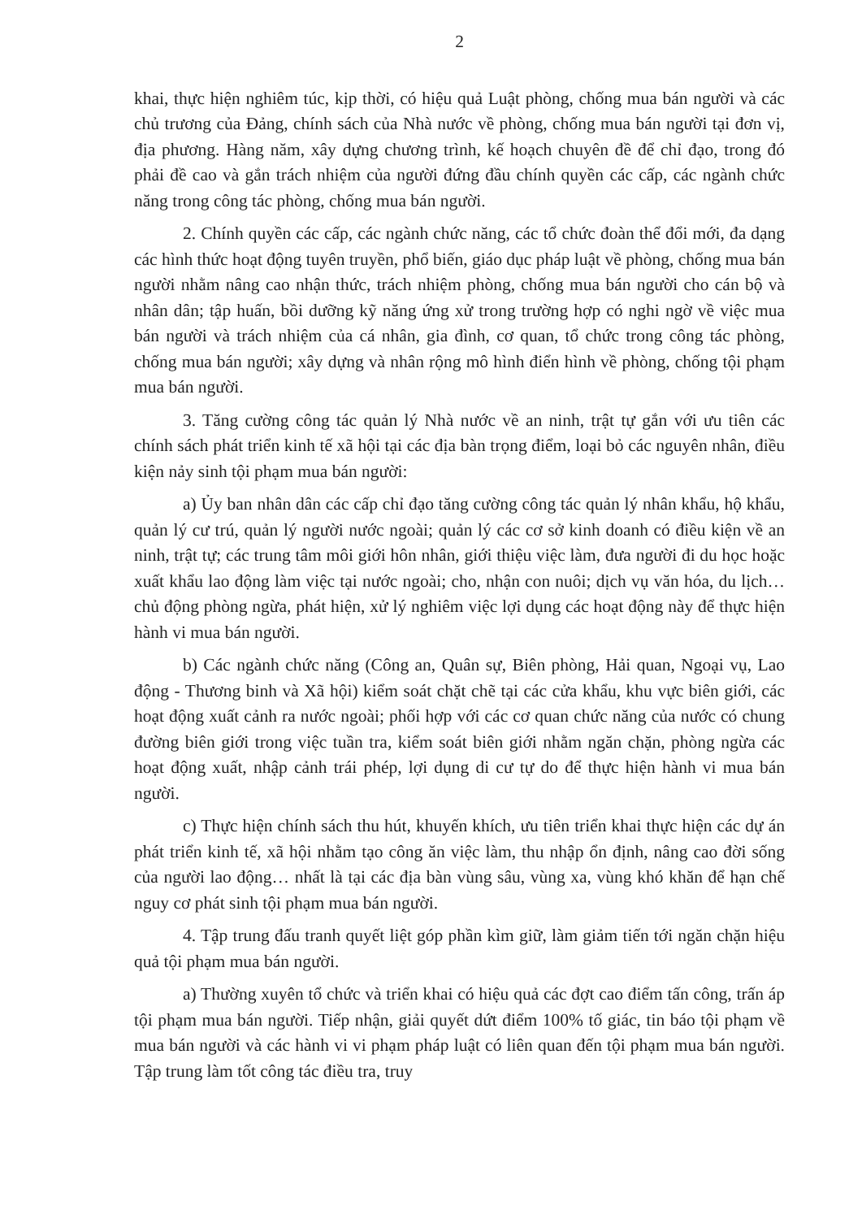2
khai, thực hiện nghiêm túc, kịp thời, có hiệu quả Luật phòng, chống mua bán người và các chủ trương của Đảng, chính sách của Nhà nước về phòng, chống mua bán người tại đơn vị, địa phương. Hàng năm, xây dựng chương trình, kế hoạch chuyên đề để chỉ đạo, trong đó phải đề cao và gắn trách nhiệm của người đứng đầu chính quyền các cấp, các ngành chức năng trong công tác phòng, chống mua bán người.
2. Chính quyền các cấp, các ngành chức năng, các tổ chức đoàn thể đổi mới, đa dạng các hình thức hoạt động tuyên truyền, phổ biến, giáo dục pháp luật về phòng, chống mua bán người nhằm nâng cao nhận thức, trách nhiệm phòng, chống mua bán người cho cán bộ và nhân dân; tập huấn, bồi dưỡng kỹ năng ứng xử trong trường hợp có nghi ngờ về việc mua bán người và trách nhiệm của cá nhân, gia đình, cơ quan, tổ chức trong công tác phòng, chống mua bán người; xây dựng và nhân rộng mô hình điển hình về phòng, chống tội phạm mua bán người.
3. Tăng cường công tác quản lý Nhà nước về an ninh, trật tự gắn với ưu tiên các chính sách phát triển kinh tế xã hội tại các địa bàn trọng điểm, loại bỏ các nguyên nhân, điều kiện nảy sinh tội phạm mua bán người:
a) Ủy ban nhân dân các cấp chỉ đạo tăng cường công tác quản lý nhân khẩu, hộ khẩu, quản lý cư trú, quản lý người nước ngoài; quản lý các cơ sở kinh doanh có điều kiện về an ninh, trật tự; các trung tâm môi giới hôn nhân, giới thiệu việc làm, đưa người đi du học hoặc xuất khẩu lao động làm việc tại nước ngoài; cho, nhận con nuôi; dịch vụ văn hóa, du lịch… chủ động phòng ngừa, phát hiện, xử lý nghiêm việc lợi dụng các hoạt động này để thực hiện hành vi mua bán người.
b) Các ngành chức năng (Công an, Quân sự, Biên phòng, Hải quan, Ngoại vụ, Lao động - Thương binh và Xã hội) kiểm soát chặt chẽ tại các cửa khẩu, khu vực biên giới, các hoạt động xuất cảnh ra nước ngoài; phối hợp với các cơ quan chức năng của nước có chung đường biên giới trong việc tuần tra, kiểm soát biên giới nhằm ngăn chặn, phòng ngừa các hoạt động xuất, nhập cảnh trái phép, lợi dụng di cư tự do để thực hiện hành vi mua bán người.
c) Thực hiện chính sách thu hút, khuyến khích, ưu tiên triển khai thực hiện các dự án phát triển kinh tế, xã hội nhằm tạo công ăn việc làm, thu nhập ổn định, nâng cao đời sống của người lao động… nhất là tại các địa bàn vùng sâu, vùng xa, vùng khó khăn để hạn chế nguy cơ phát sinh tội phạm mua bán người.
4. Tập trung đấu tranh quyết liệt góp phần kìm giữ, làm giảm tiến tới ngăn chặn hiệu quả tội phạm mua bán người.
a) Thường xuyên tổ chức và triển khai có hiệu quả các đợt cao điểm tấn công, trấn áp tội phạm mua bán người. Tiếp nhận, giải quyết dứt điểm 100% tố giác, tin báo tội phạm về mua bán người và các hành vi vi phạm pháp luật có liên quan đến tội phạm mua bán người. Tập trung làm tốt công tác điều tra, truy